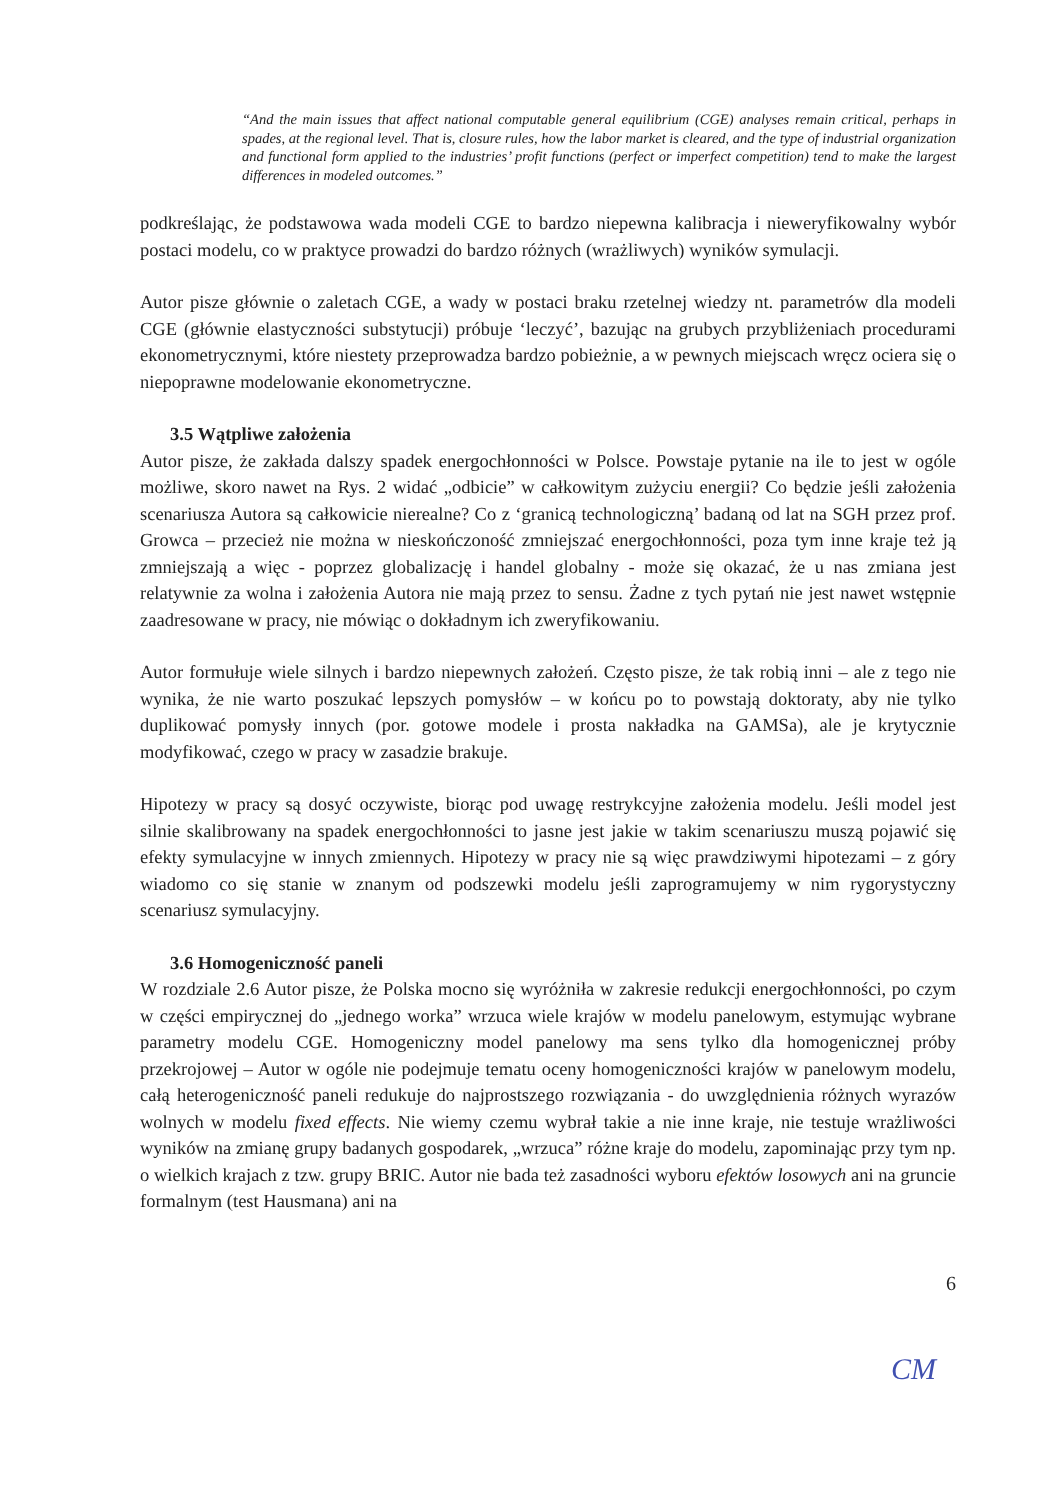“And the main issues that affect national computable general equilibrium (CGE) analyses remain critical, perhaps in spades, at the regional level. That is, closure rules, how the labor market is cleared, and the type of industrial organization and functional form applied to the industries’ profit functions (perfect or imperfect competition) tend to make the largest differences in modeled outcomes.”
podkreślając, że podstawowa wada modeli CGE to bardzo niepewna kalibracja i nieweryfikowalny wybór postaci modelu, co w praktyce prowadzi do bardzo różnych (wrażliwych) wyników symulacji.
Autor pisze głównie o zaletach CGE, a wady w postaci braku rzetelnej wiedzy nt. parametrów dla modeli CGE (głównie elastyczności substytucji) próbuje ‘leczyć’, bazując na grubych przybliżeniach procedurami ekonometrycznymi, które niestety przeprowadza bardzo pobieżnie, a w pewnych miejscach wręcz ociera się o niepoprawne modelowanie ekonometryczne.
3.5 Wątpliwe założenia
Autor pisze, że zakłada dalszy spadek energochłonności w Polsce. Powstaje pytanie na ile to jest w ogóle możliwe, skoro nawet na Rys. 2 widać „odbicie” w całkowitym zużyciu energii? Co będzie jeśli założenia scenariusza Autora są całkowicie nierealne? Co z ‘granicą technologiczną’ badaną od lat na SGH przez prof. Growca – przecież nie można w nieskończoność zmniejszać energochłonności, poza tym inne kraje też ją zmniejszają a więc - poprzez globalizację i handel globalny - może się okazać, że u nas zmiana jest relatywnie za wolna i założenia Autora nie mają przez to sensu. Żadne z tych pytań nie jest nawet wstępnie zaadresowane w pracy, nie mówiąc o dokładnym ich zweryfikowaniu.
Autor formułuje wiele silnych i bardzo niepewnych założeń. Często pisze, że tak robią inni – ale z tego nie wynika, że nie warto poszukać lepszych pomysłów – w końcu po to powstają doktoraty, aby nie tylko duplikować pomysły innych (por. gotowe modele i prosta nakładka na GAMSa), ale je krytycznie modyfikować, czego w pracy w zasadzie brakuje.
Hipotezy w pracy są dosyć oczywiste, biorąc pod uwagę restrykcyjne założenia modelu. Jeśli model jest silnie skalibrowany na spadek energochłonności to jasne jest jakie w takim scenariuszu muszą pojawić się efekty symulacyjne w innych zmiennych. Hipotezy w pracy nie są więc prawdziwymi hipotezami – z góry wiadomo co się stanie w znanym od podszewki modelu jeśli zaprogramujemy w nim rygorystyczny scenariusz symulacyjny.
3.6 Homogeniczność paneli
W rozdziale 2.6 Autor pisze, że Polska mocno się wyróżniła w zakresie redukcji energochłonności, po czym w części empirycznej do „jednego worka” wrzuca wiele krajów w modelu panelowym, estymując wybrane parametry modelu CGE. Homogeniczny model panelowy ma sens tylko dla homogenicznej próby przekrojowej – Autor w ogóle nie podejmuje tematu oceny homogeniczności krajów w panelowym modelu, całą heterogeniczność paneli redukuje do najprostszego rozwiązania - do uwzględnienia różnych wyrazów wolnych w modelu fixed effects. Nie wiemy czemu wybrał takie a nie inne kraje, nie testuje wrażliwości wyników na zmianę grupy badanych gospodarek, „wrzuca” różne kraje do modelu, zapominając przy tym np. o wielkich krajach z tzw. grupy BRIC. Autor nie bada też zasadności wyboru efektów losowych ani na gruncie formalnym (test Hausmana) ani na
6
CM